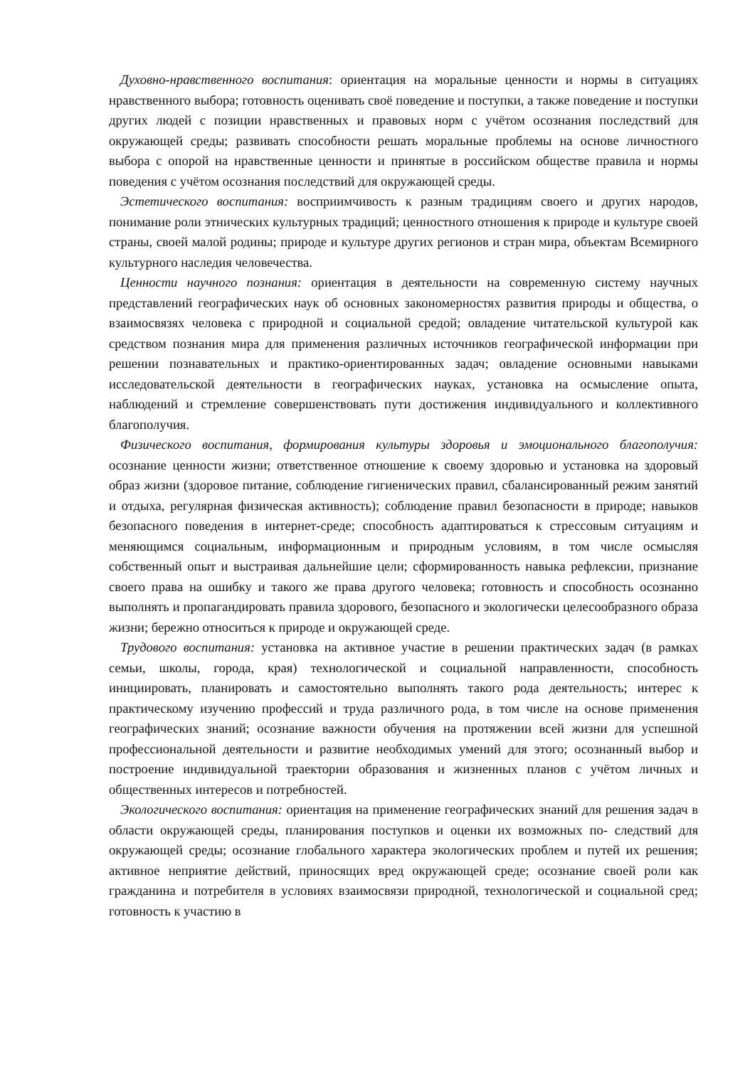Духовно-нравственного воспитания: ориентация на моральные ценности и нормы в ситуациях нравственного выбора; готовность оценивать своё поведение и поступки, а также поведение и поступки других людей с позиции нравственных и правовых норм с учётом осознания последствий для окружающей среды; развивать способности решать моральные проблемы на основе личностного выбора с опорой на нравственные ценности и принятые в российском обществе правила и нормы поведения с учётом осознания последствий для окружающей среды.
Эстетического воспитания: восприимчивость к разным традициям своего и других народов, понимание роли этнических культурных традиций; ценностного отношения к природе и культуре своей страны, своей малой родины; природе и культуре других регионов и стран мира, объектам Всемирного культурного наследия человечества.
Ценности научного познания: ориентация в деятельности на современную систему научных представлений географических наук об основных закономерностях развития природы и общества, о взаимосвязях человека с природной и социальной средой; овладение читательской культурой как средством познания мира для применения различных источников географической информации при решении познавательных и практико-ориентированных задач; овладение основными навыками исследовательской деятельности в географических науках, установка на осмысление опыта, наблюдений и стремление совершенствовать пути достижения индивидуального и коллективного благополучия.
Физического воспитания, формирования культуры здоровья и эмоционального благополучия: осознание ценности жизни; ответственное отношение к своему здоровью и установка на здоровый образ жизни (здоровое питание, соблюдение гигиенических правил, сбалансированный режим занятий и отдыха, регулярная физическая активность); соблюдение правил безопасности в природе; навыков безопасного поведения в интернет-среде; способность адаптироваться к стрессовым ситуациям и меняющимся социальным, информационным и природным условиям, в том числе осмысляя собственный опыт и выстраивая дальнейшие цели; сформированность навыка рефлексии, признание своего права на ошибку и такого же права другого человека; готовность и способность осознанно выполнять и пропагандировать правила здорового, безопасного и экологически целесообразного образа жизни; бережно относиться к природе и окружающей среде.
Трудового воспитания: установка на активное участие в решении практических задач (в рамках семьи, школы, города, края) технологической и социальной направленности, способность инициировать, планировать и самостоятельно выполнять такого рода деятельность; интерес к практическому изучению профессий и труда различного рода, в том числе на основе применения географических знаний; осознание важности обучения на протяжении всей жизни для успешной профессиональной деятельности и развитие необходимых умений для этого; осознанный выбор и построение индивидуальной траектории образования и жизненных планов с учётом личных и общественных интересов и потребностей.
Экологического воспитания: ориентация на применение географических знаний для решения задач в области окружающей среды, планирования поступков и оценки их возможных по- следствий для окружающей среды; осознание глобального характера экологических проблем и путей их решения; активное неприятие действий, приносящих вред окружающей среде; осознание своей роли как гражданина и потребителя в условиях взаимосвязи природной, технологической и социальной сред; готовность к участию в